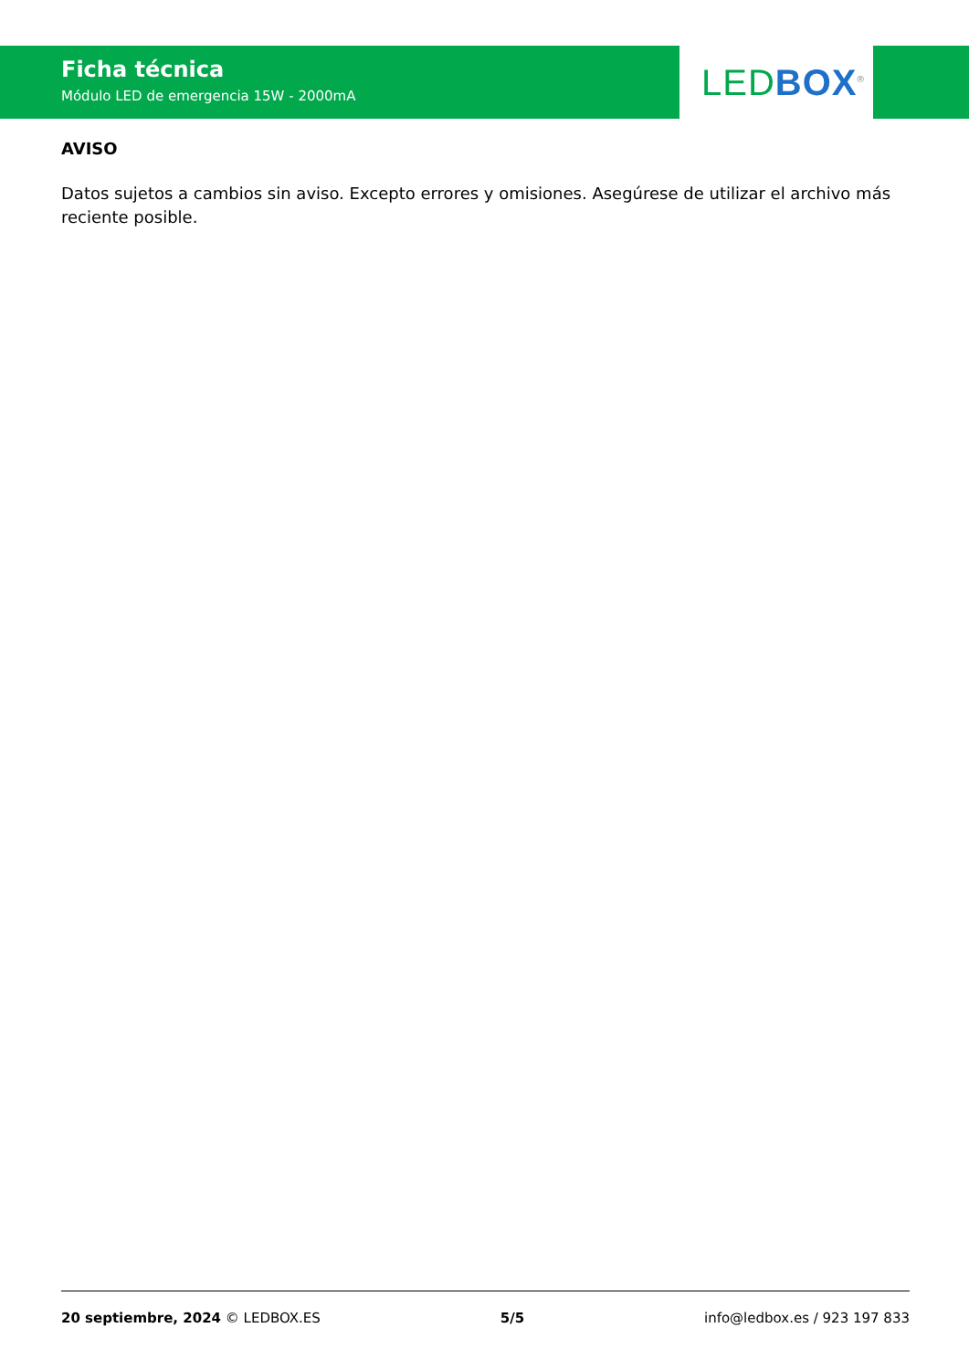Ficha técnica
Módulo LED de emergencia 15W - 2000mA
LED BOX<sup>®</sup>
AVISO
Datos sujetos a cambios sin aviso. Excepto errores y omisiones. Asegúrese de utilizar el archivo más reciente posible.
20 septiembre, 2024 © LEDBOX.ES 5/5 info@ledbox.es / 923 197 833